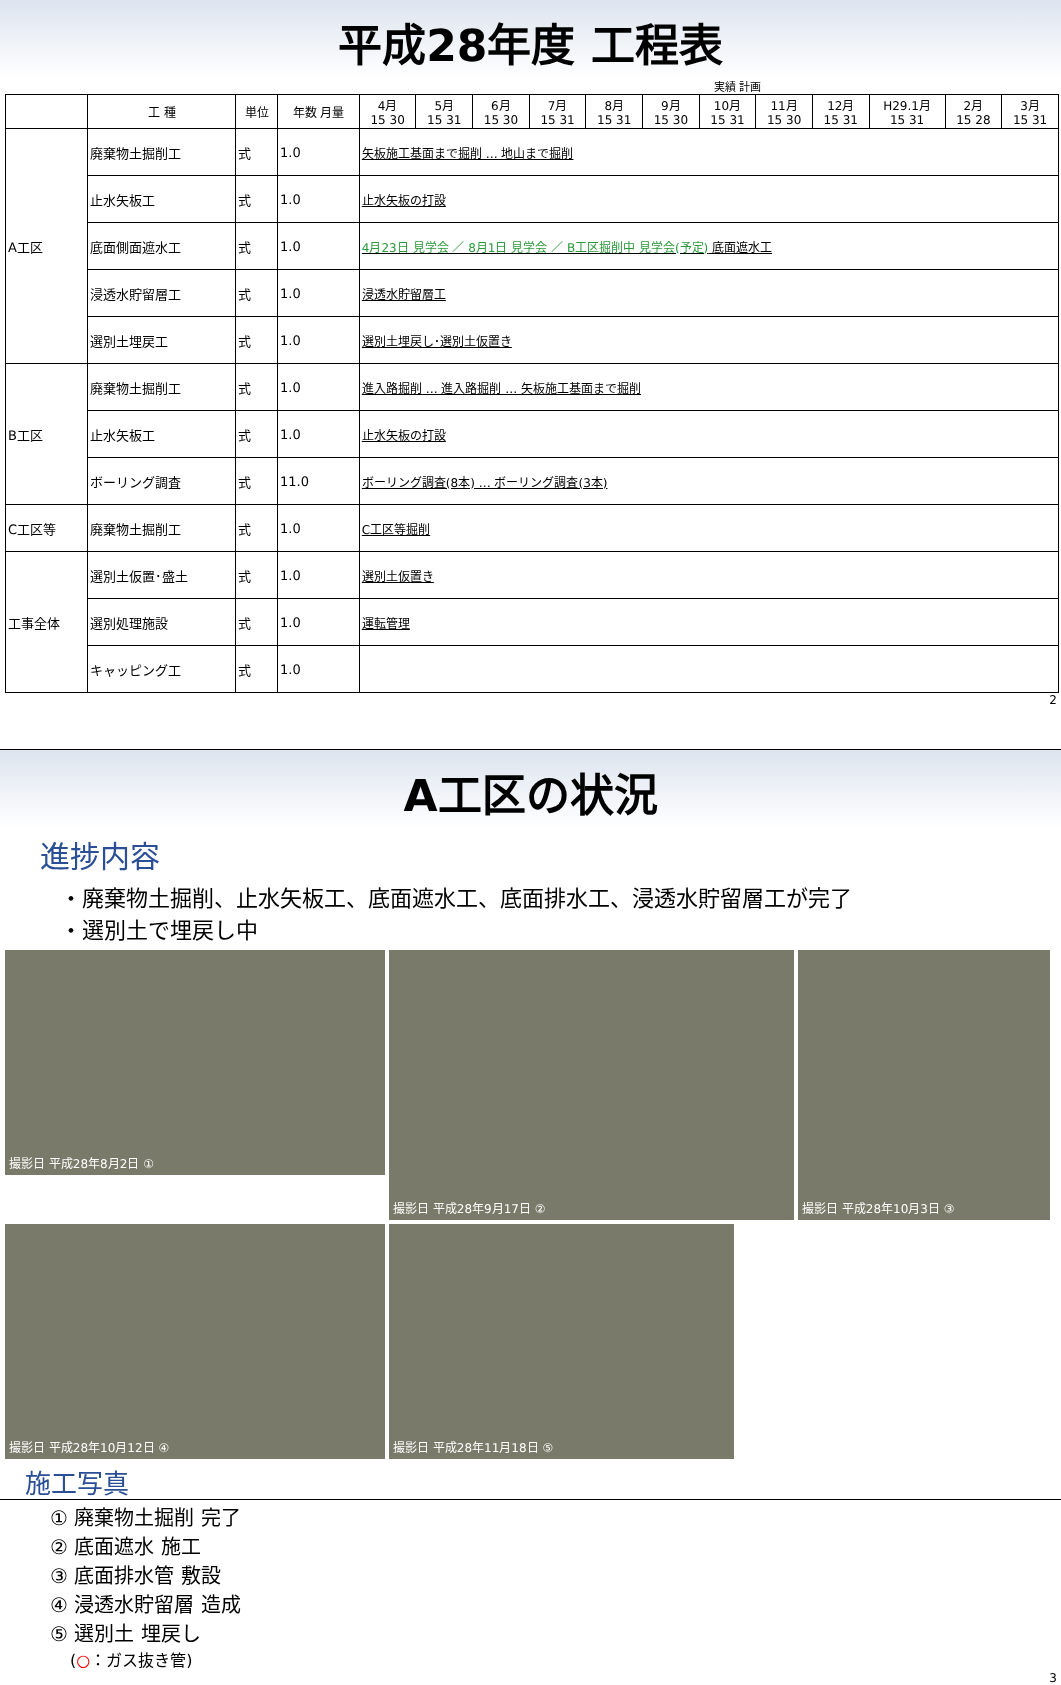平成28年度 工程表
実績 計画
| | 工 種 | 単位 | 年数 月量 | 4月 15 30 | 5月 15 31 | 6月 15 30 | 7月 15 31 | 8月 15 31 | 9月 15 30 | 10月 15 31 | 11月 15 30 | 12月 15 31 | H29.1月 15 31 | 2月 15 28 | 3月 15 31 |
| --- | --- | --- | --- | --- | --- | --- | --- | --- | --- | --- | --- | --- | --- | --- | --- |
| | | | | A工区 | 廃棄物土掘削工 | 式 | 1.0 | 矢板施工基面まで掘削 … 地山まで掘削 | | | | | | | |
| 止水矢板工 | 式 | 1.0 | 止水矢板の打設 | | | | | | | | | | | | |
| 底面側面遮水工 | 式 | 1.0 | 4月23日 見学会 ／ 8月1日 見学会 ／ B工区掘削中 見学会(予定) 底面遮水工 | | | | | | | | | | | | |
| 浸透水貯留層工 | 式 | 1.0 | 浸透水貯留層工 | | | | | | | | | | | | |
| 選別土埋戻工 | 式 | 1.0 | 選別土埋戻し･選別土仮置き | | | | | | | | | | | | |
| B工区 | 廃棄物土掘削工 | 式 | 1.0 | 進入路掘削 … 進入路掘削 … 矢板施工基面まで掘削 | | | | | | | | | | | |
| | 止水矢板工 | 式 | 1.0 | 止水矢板の打設 | | | | | | | | | | | |
| | ボーリング調査 | 式 | 11.0 | ボーリング調査(8本) … ボーリング調査(3本) | | | | | | | | | | | |
| C工区等 | 廃棄物土掘削工 | 式 | 1.0 | C工区等掘削 | | | | | | | | | | | |
| 工事全体 | 選別土仮置･盛土 | 式 | 1.0 | 選別土仮置き | | | | | | | | | | | |
| | 選別処理施設 | 式 | 1.0 | 運転管理 | | | | | | | | | | | |
| | キャッピング工 | 式 | 1.0 | | | | | | | | | | | | |
2
A工区の状況
進捗内容
・廃棄物土掘削、止水矢板工、底面遮水工、底面排水工、浸透水貯留層工が完了
・選別土で埋戻し中
撮影日 平成28年8月2日 ①
撮影日 平成28年9月17日 ②
撮影日 平成28年10月3日 ③
撮影日 平成28年10月12日 ④
撮影日 平成28年11月18日 ⑤
施工写真
① 廃棄物土掘削 完了
② 底面遮水 施工
③ 底面排水管 敷設
④ 浸透水貯留層 造成
⑤ 選別土 埋戻し
(○：ガス抜き管)
3